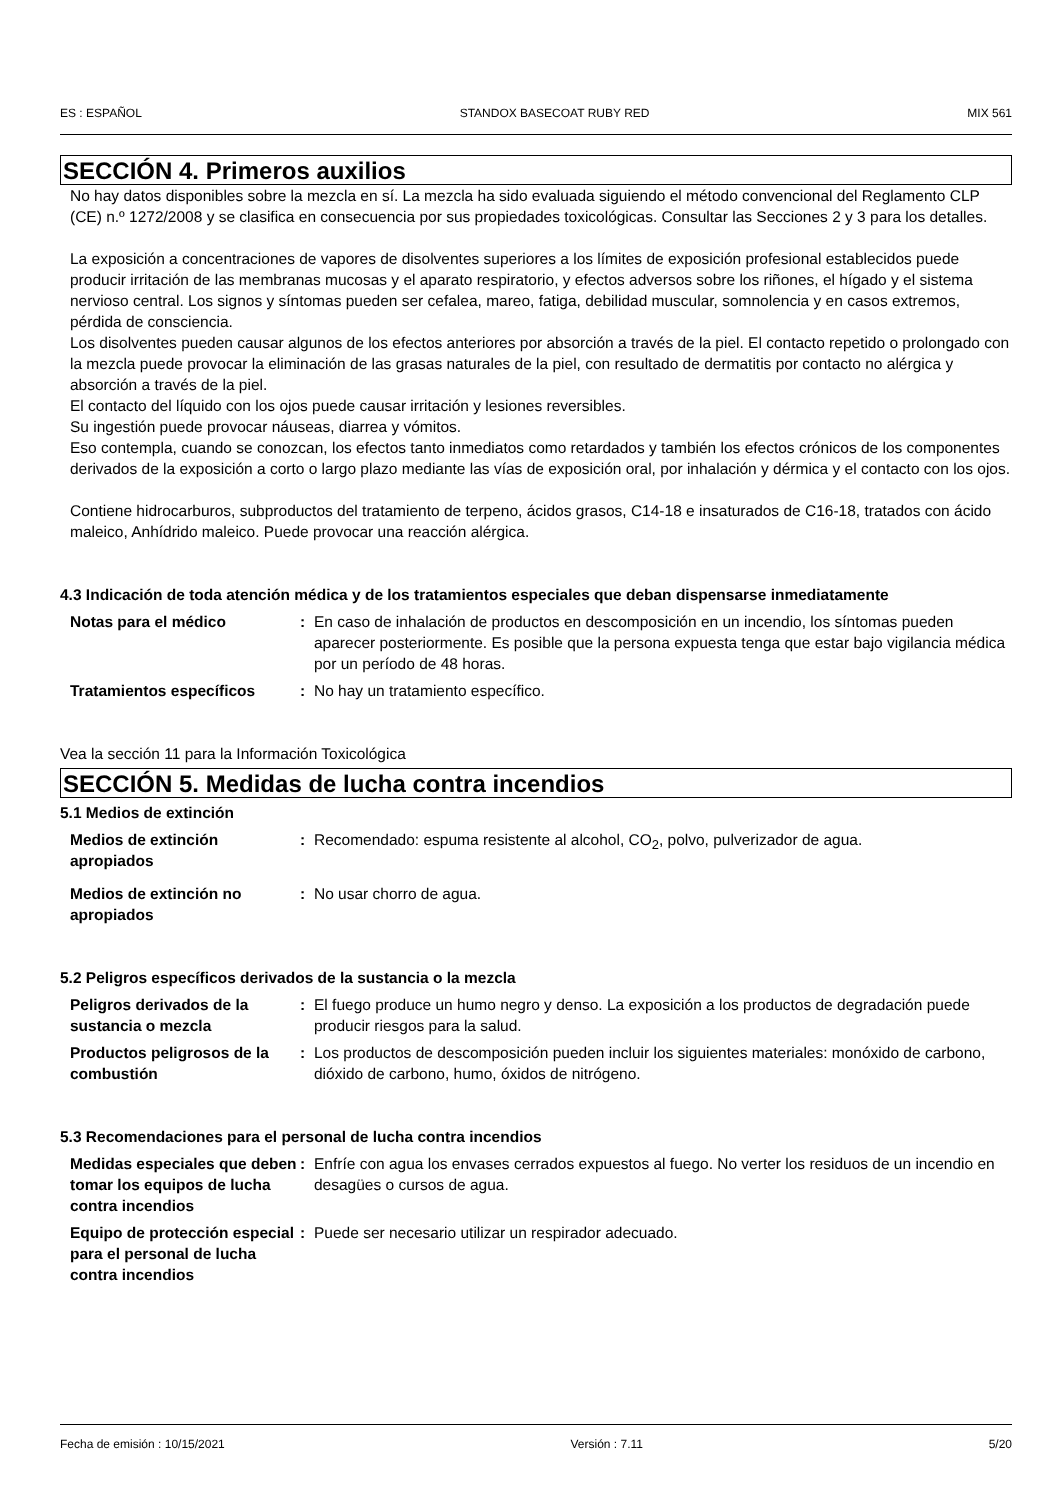ES : ESPAÑOL STANDOX BASECOAT RUBY RED MIX 561
SECCIÓN 4. Primeros auxilios
No hay datos disponibles sobre la mezcla en sí. La mezcla ha sido evaluada siguiendo el método convencional del Reglamento CLP (CE) n.º 1272/2008 y se clasifica en consecuencia por sus propiedades toxicológicas. Consultar las Secciones 2 y 3 para los detalles.
La exposición a concentraciones de vapores de disolventes superiores a los límites de exposición profesional establecidos puede producir irritación de las membranas mucosas y el aparato respiratorio, y efectos adversos sobre los riñones, el hígado y el sistema nervioso central. Los signos y síntomas pueden ser cefalea, mareo, fatiga, debilidad muscular, somnolencia y en casos extremos, pérdida de consciencia.
Los disolventes pueden causar algunos de los efectos anteriores por absorción a través de la piel. El contacto repetido o prolongado con la mezcla puede provocar la eliminación de las grasas naturales de la piel, con resultado de dermatitis por contacto no alérgica y absorción a través de la piel.
El contacto del líquido con los ojos puede causar irritación y lesiones reversibles.
Su ingestión puede provocar náuseas, diarrea y vómitos.
Eso contempla, cuando se conozcan, los efectos tanto inmediatos como retardados y también los efectos crónicos de los componentes derivados de la exposición a corto o largo plazo mediante las vías de exposición oral, por inhalación y dérmica y el contacto con los ojos.
Contiene hidrocarburos, subproductos del tratamiento de terpeno, ácidos grasos, C14-18 e insaturados de C16-18, tratados con ácido maleico, Anhídrido maleico. Puede provocar una reacción alérgica.
4.3 Indicación de toda atención médica y de los tratamientos especiales que deban dispensarse inmediatamente
Notas para el médico : En caso de inhalación de productos en descomposición en un incendio, los síntomas pueden aparecer posteriormente. Es posible que la persona expuesta tenga que estar bajo vigilancia médica por un período de 48 horas.
Tratamientos específicos : No hay un tratamiento específico.
Vea la sección 11 para la Información Toxicológica
SECCIÓN 5. Medidas de lucha contra incendios
5.1 Medios de extinción
Medios de extinción apropiados
: Recomendado: espuma resistente al alcohol, CO<sub>2</sub>, polvo, pulverizador de agua.
Medios de extinción no apropiados
: No usar chorro de agua.
5.2 Peligros específicos derivados de la sustancia o la mezcla
Peligros derivados de la sustancia o mezcla
: El fuego produce un humo negro y denso. La exposición a los productos de degradación puede producir riesgos para la salud.
Productos peligrosos de la combustión
: Los productos de descomposición pueden incluir los siguientes materiales: monóxido de carbono, dióxido de carbono, humo, óxidos de nitrógeno.
5.3 Recomendaciones para el personal de lucha contra incendios
Medidas especiales que deben tomar los equipos de lucha contra incendios
: Enfríe con agua los envases cerrados expuestos al fuego. No verter los residuos de un incendio en desagües o cursos de agua.
Equipo de protección especial para el personal de lucha contra incendios
: Puede ser necesario utilizar un respirador adecuado.
Fecha de emisión : 10/15/2021 Versión : 7.11 5/20